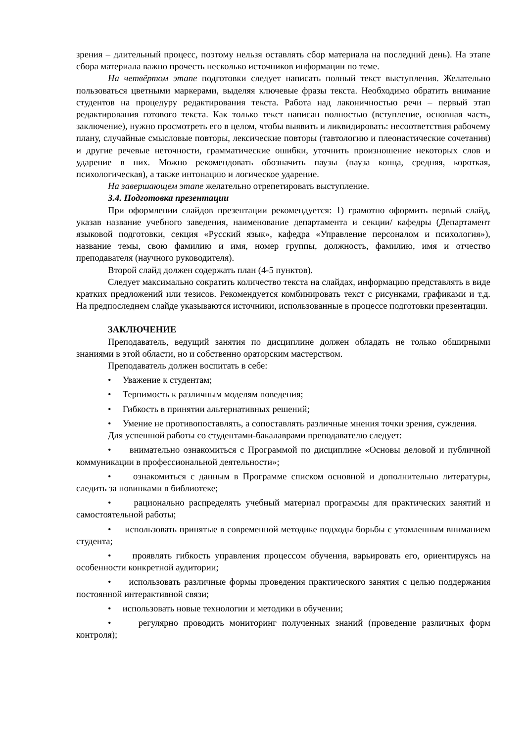зрения – длительный процесс, поэтому нельзя оставлять сбор материала на последний день). На этапе сбора материала важно прочесть несколько источников информации по теме.
На четвёртом этапе подготовки следует написать полный текст выступления. Желательно пользоваться цветными маркерами, выделяя ключевые фразы текста. Необходимо обратить внимание студентов на процедуру редактирования текста. Работа над лаконичностью речи – первый этап редактирования готового текста. Как только текст написан полностью (вступление, основная часть, заключение), нужно просмотреть его в целом, чтобы выявить и ликвидировать: несоответствия рабочему плану, случайные смысловые повторы, лексические повторы (тавтологию и плеонастические сочетания) и другие речевые неточности, грамматические ошибки, уточнить произношение некоторых слов и ударение в них. Можно рекомендовать обозначить паузы (пауза конца, средняя, короткая, психологическая), а также интонацию и логическое ударение.
На завершающем этапе желательно отрепетировать выступление.
3.4. Подготовка презентации
При оформлении слайдов презентации рекомендуется: 1) грамотно оформить первый слайд, указав название учебного заведения, наименование департамента и секции/ кафедры (Департамент языковой подготовки, секция «Русский язык», кафедра «Управление персоналом и психология»), название темы, свою фамилию и имя, номер группы, должность, фамилию, имя и отчество преподавателя (научного руководителя).
Второй слайд должен содержать план (4-5 пунктов).
Следует максимально сократить количество текста на слайдах, информацию представлять в виде кратких предложений или тезисов. Рекомендуется комбинировать текст с рисунками, графиками и т.д. На предпоследнем слайде указываются источники, использованные в процессе подготовки презентации.
ЗАКЛЮЧЕНИЕ
Преподаватель, ведущий занятия по дисциплине должен обладать не только обширными знаниями в этой области, но и собственно ораторским мастерством.
Преподаватель должен воспитать в себе:
• Уважение к студентам;
• Терпимость к различным моделям поведения;
• Гибкость в принятии альтернативных решений;
• Умение не противопоставлять, а сопоставлять различные мнения точки зрения, суждения.
Для успешной работы со студентами-бакалаврами преподавателю следует:
• внимательно ознакомиться с Программой по дисциплине «Основы деловой и публичной коммуникации в профессиональной деятельности»;
• ознакомиться с данным в Программе списком основной и дополнительно литературы, следить за новинками в библиотеке;
• рационально распределять учебный материал программы для практических занятий и самостоятельной работы;
• использовать принятые в современной методике подходы борьбы с утомленным вниманием студента;
• проявлять гибкость управления процессом обучения, варьировать его, ориентируясь на особенности конкретной аудитории;
• использовать различные формы проведения практического занятия с целью поддержания постоянной интерактивной связи;
• использовать новые технологии и методики в обучении;
• регулярно проводить мониторинг полученных знаний (проведение различных форм контроля);